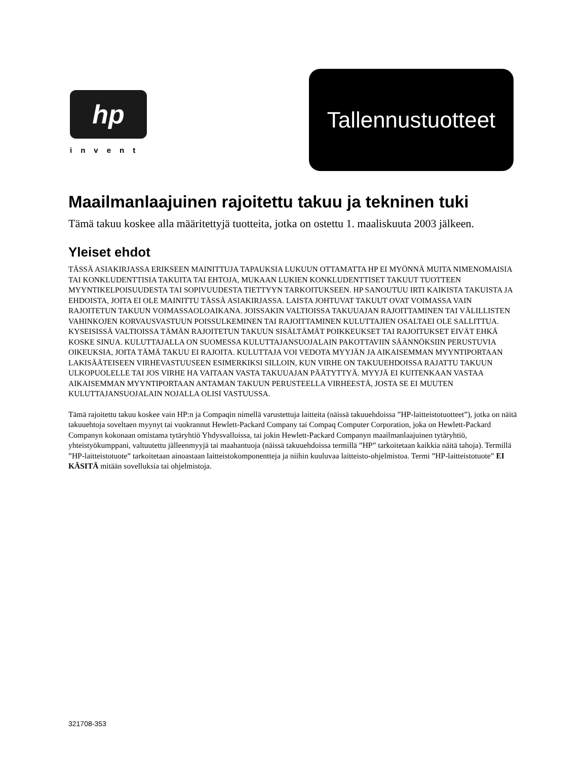hp
invent
Tallennustuotteet
Maailmanlaajuinen rajoitettu takuu ja tekninen tuki
Tämä takuu koskee alla määritettyjä tuotteita, jotka on ostettu 1. maaliskuuta 2003 jälkeen.
Yleiset ehdot
TÄSSÄ ASIAKIRJASSA ERIKSEEN MAINITTUJA TAPAUKSIA LUKUUN OTTAMATTA HP EI MYÖNNÄ MUITA NIMENOMAISIA TAI KONKLUDENTTISIA TAKUITA TAI EHTOJA, MUKAAN LUKIEN KONKLUDENTTISET TAKUUT TUOTTEEN MYYNTIKELPOISUUDESTA TAI SOPIVUUDESTA TIETTYYN TARKOITUKSEEN. HP SANOUTUU IRTI KAIKISTA TAKUISTA JA EHDOISTA, JOITA EI OLE MAINITTU TÄSSÄ ASIAKIRJASSA. LAISTA JOHTUVAT TAKUUT OVAT VOIMASSA VAIN RAJOITETUN TAKUUN VOIMASSAOLOAIKANA. JOISSAKIN VALTIOISSA TAKUUAJAN RAJOITTAMINEN TAI VÄLILLISTEN VAHINKOJEN KORVAUSVASTUUN POISSULKEMINEN TAI RAJOITTAMINEN KULUTTAJIEN OSALTAEI OLE SALLITTUA. KYSEISISSÄ VALTIOISSA TÄMÄN RAJOITETUN TAKUUN SISÄLTÄMÄT POIKKEUKSET TAI RAJOITUKSET EIVÄT EHKÄ KOSKE SINUA. KULUTTAJALLA ON SUOMESSA KULUTTAJANSUOJALAIN PAKOTTAVIIN SÄÄNNÖKSIIN PERUSTUVIA OIKEUKSIA, JOITA TÄMÄ TAKUU EI RAJOITA. KULUTTAJA VOI VEDOTA MYYJÄN JA AIKAISEMMAN MYYNTIPORTAAN LAKISÄÄTEISEEN VIRHEVASTUUSEEN ESIMERKIKSI SILLOIN, KUN VIRHE ON TAKUUEHDOISSA RAJATTU TAKUUN ULKOPUOLELLE TAI JOS VIRHE HA VAITAAN VASTA TAKUUAJAN PÄÄTYTTYÄ. MYYJÄ EI KUITENKAAN VASTAA AIKAISEMMAN MYYNTIPORTAAN ANTAMAN TAKUUN PERUSTEELLA VIRHEESTÄ, JOSTA SE EI MUUTEN KULUTTAJANSUOJALAIN NOJALLA OLISI VASTUUSSA.
Tämä rajoitettu takuu koskee vain HP:n ja Compaqin nimellä varustettuja laitteita (näissä takuuehdoissa ”HP-laitteistotuotteet”), jotka on näitä takuuehtoja soveltaen myynyt tai vuokrannut Hewlett-Packard Company tai Compaq Computer Corporation, joka on Hewlett-Packard Companyn kokonaan omistama tytäryhtiö Yhdysvalloissa, tai jokin Hewlett-Packard Companyn maailmanlaajuinen tytäryhtiö, yhteistyökumppani, valtuutettu jälleenmyyjä tai maahantuoja (näissä takuuehdoissa termillä ”HP” tarkoitetaan kaikkia näitä tahoja). Termillä ”HP-laitteistotuote” tarkoitetaan ainoastaan laitteistokomponentteja ja niihin kuuluvaa laitteisto-ohjelmistoa. Termi ”HP-laitteistotuote” EI KÄSITÄ mitään sovelluksia tai ohjelmistoja.
321708-353